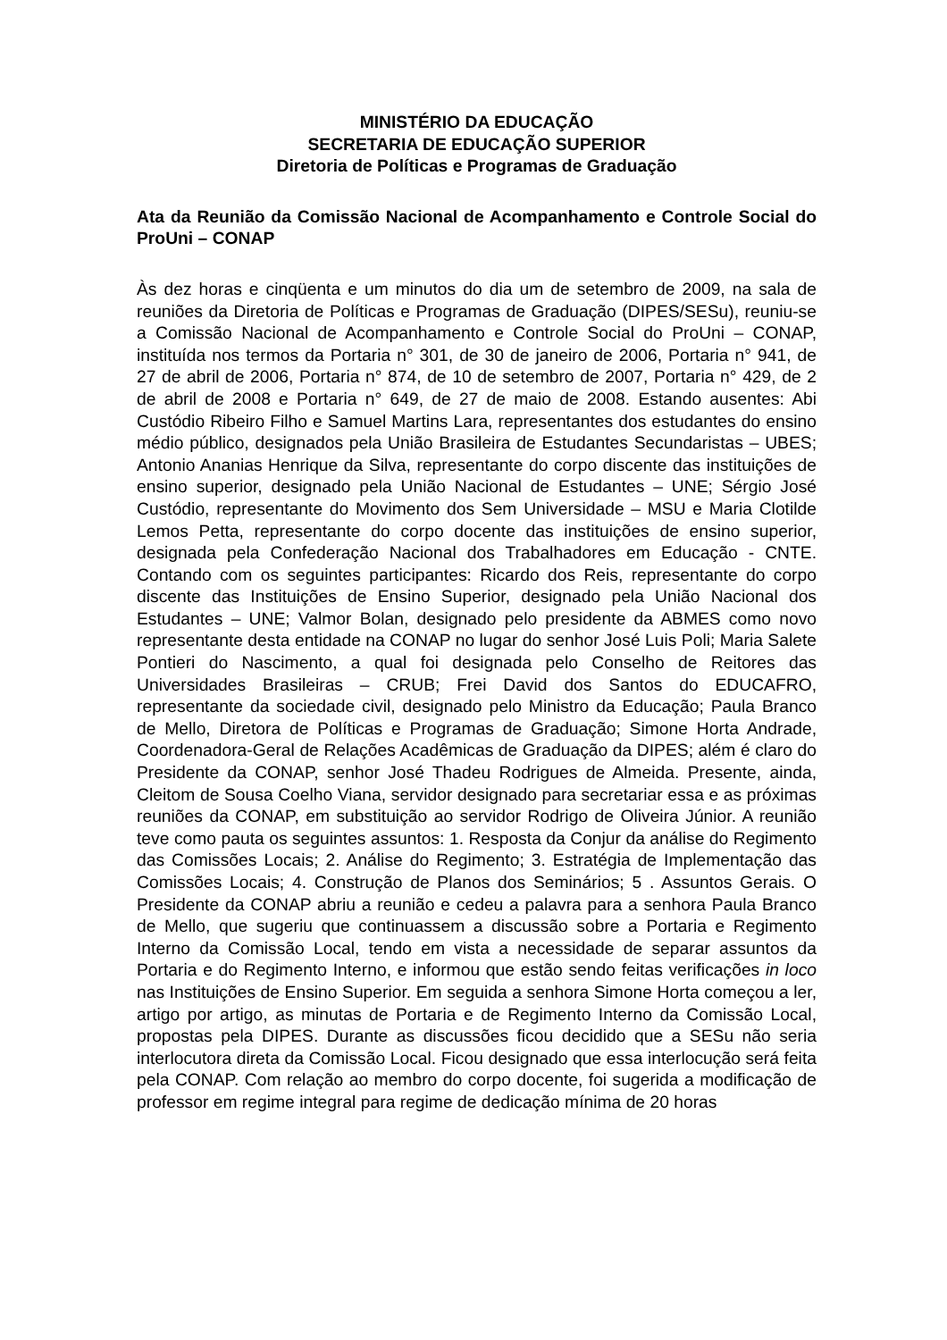MINISTÉRIO DA EDUCAÇÃO
SECRETARIA DE EDUCAÇÃO SUPERIOR
Diretoria de Políticas e Programas de Graduação
Ata da Reunião da Comissão Nacional de Acompanhamento e Controle Social do ProUni – CONAP
Às dez horas e cinqüenta e um minutos do dia um de setembro de 2009, na sala de reuniões da Diretoria de Políticas e Programas de Graduação (DIPES/SESu), reuniu-se a Comissão Nacional de Acompanhamento e Controle Social do ProUni – CONAP, instituída nos termos da Portaria n° 301, de 30 de janeiro de 2006, Portaria n° 941, de 27 de abril de 2006, Portaria n° 874, de 10 de setembro de 2007, Portaria n° 429, de 2 de abril de 2008 e Portaria n° 649, de 27 de maio de 2008. Estando ausentes: Abi Custódio Ribeiro Filho e Samuel Martins Lara, representantes dos estudantes do ensino médio público, designados pela União Brasileira de Estudantes Secundaristas – UBES; Antonio Ananias Henrique da Silva, representante do corpo discente das instituições de ensino superior, designado pela União Nacional de Estudantes – UNE; Sérgio José Custódio, representante do Movimento dos Sem Universidade – MSU e Maria Clotilde Lemos Petta, representante do corpo docente das instituições de ensino superior, designada pela Confederação Nacional dos Trabalhadores em Educação - CNTE. Contando com os seguintes participantes: Ricardo dos Reis, representante do corpo discente das Instituições de Ensino Superior, designado pela União Nacional dos Estudantes – UNE; Valmor Bolan, designado pelo presidente da ABMES como novo representante desta entidade na CONAP no lugar do senhor José Luis Poli; Maria Salete Pontieri do Nascimento, a qual foi designada pelo Conselho de Reitores das Universidades Brasileiras – CRUB; Frei David dos Santos do EDUCAFRO, representante da sociedade civil, designado pelo Ministro da Educação; Paula Branco de Mello, Diretora de Políticas e Programas de Graduação; Simone Horta Andrade, Coordenadora-Geral de Relações Acadêmicas de Graduação da DIPES; além é claro do Presidente da CONAP, senhor José Thadeu Rodrigues de Almeida. Presente, ainda, Cleitom de Sousa Coelho Viana, servidor designado para secretariar essa e as próximas reuniões da CONAP, em substituição ao servidor Rodrigo de Oliveira Júnior. A reunião teve como pauta os seguintes assuntos: 1. Resposta da Conjur da análise do Regimento das Comissões Locais; 2. Análise do Regimento; 3. Estratégia de Implementação das Comissões Locais; 4. Construção de Planos dos Seminários; 5 . Assuntos Gerais. O Presidente da CONAP abriu a reunião e cedeu a palavra para a senhora Paula Branco de Mello, que sugeriu que continuassem a discussão sobre a Portaria e Regimento Interno da Comissão Local, tendo em vista a necessidade de separar assuntos da Portaria e do Regimento Interno, e informou que estão sendo feitas verificações in loco nas Instituições de Ensino Superior. Em seguida a senhora Simone Horta começou a ler, artigo por artigo, as minutas de Portaria e de Regimento Interno da Comissão Local, propostas pela DIPES. Durante as discussões ficou decidido que a SESu não seria interlocutora direta da Comissão Local. Ficou designado que essa interlocução será feita pela CONAP. Com relação ao membro do corpo docente, foi sugerida a modificação de professor em regime integral para regime de dedicação mínima de 20 horas